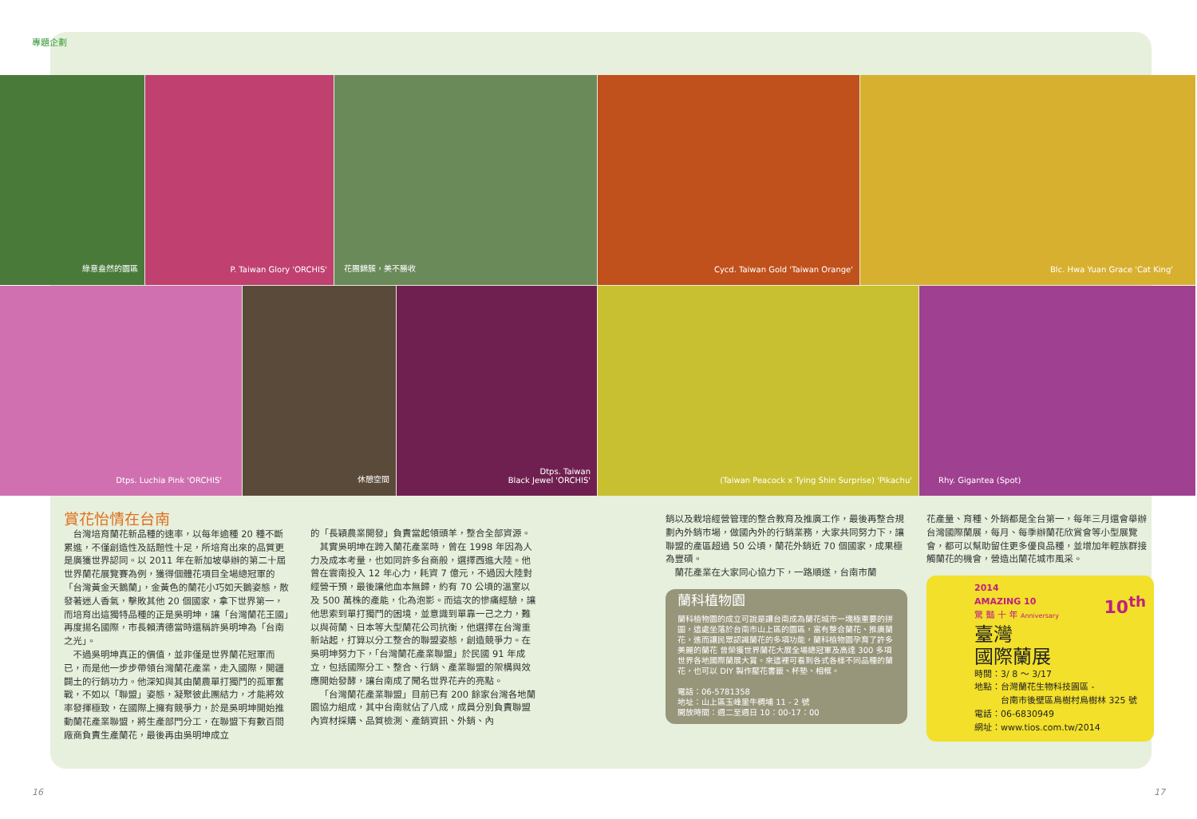專題企劃
綠意盎然的園區 P. Taiwan Glory 'ORCHIS' 花團錦簇，美不勝收 Cycd. Taiwan Gold 'Taiwan Orange' Blc. Hwa Yuan Grace 'Cat King'
Dtps. Luchia Pink 'ORCHIS' 休憩空間 Dtps. Taiwan
Black Jewel 'ORCHIS'
(Taiwan Peacock x Tying Shin Surprise) 'Pikachu' Rhy. Gigantea (Spot)
賞花怡情在台南
台灣培育蘭花新品種的速率，以每年逾種 20 種不斷累進，不僅創造性及話題性十足，所培育出來的品質更是廣獲世界認同。以 2011 年在新加坡舉辦的第二十屆世界蘭花展覽賽為例，獲得個體花項目全場總冠軍的「台灣黃金天鵝蘭」，金黃色的蘭花小巧如天鵝姿態，散發著迷人香氣，擊敗其他 20 個國家，拿下世界第一，而培育出這獨特品種的正是吳明坤，讓「台灣蘭花王國」再度揚名國際，市長賴清德當時還稱許吳明坤為「台南之光」。
不過吳明坤真正的價值，並非僅是世界蘭花冠軍而已，而是他一步步帶領台灣蘭花產業，走入國際，開疆闢土的行銷功力。他深知與其由蘭農單打獨鬥的孤軍奮戰，不如以「聯盟」姿態，凝聚彼此團結力，才能將效率發揮極致，在國際上擁有競爭力，於是吳明坤開始推動蘭花產業聯盟，將生產部門分工，在聯盟下有數百間廠商負責生產蘭花，最後再由吳明坤成立
的「長穎農業開發」負責當起領頭羊，整合全部資源。
其實吳明坤在跨入蘭花產業時，曾在 1998 年因為人力及成本考量，也如同許多台商般，選擇西進大陸。他曾在雲南投入 12 年心力，耗資 7 億元，不過因大陸對經營干預，最後讓他血本無歸，約有 70 公頃的溫室以及 500 萬株的產能，化為泡影。而這次的慘痛經驗，讓他思索到單打獨鬥的困境，並意識到單靠一己之力，難以與荷蘭、日本等大型蘭花公司抗衡，他選擇在台灣重新站起，打算以分工整合的聯盟姿態，創造競爭力。在吳明坤努力下，「台灣蘭花產業聯盟」於民國 91 年成立，包括國際分工、整合、行銷、產業聯盟的架構與效應開始發酵，讓台南成了聞名世界花卉的亮點。
「台灣蘭花產業聯盟」目前已有 200 餘家台灣各地蘭園協力組成，其中台南就佔了八成，成員分別負責聯盟內資材採購、品質檢測、產銷資訊、外銷、內
銷以及栽培經營管理的整合教育及推廣工作，最後再整合規劃內外銷市場，做國內外的行銷業務，大家共同努力下，讓聯盟的產區超過 50 公頃，蘭花外銷近 70 個國家，成果極為豐碩。
蘭花產業在大家同心協力下，一路順遂，台南市蘭
蘭科植物園
蘭科植物園的成立可說是讓台南成為蘭花城市一塊極重要的拼圖，這處坐落於台南市山上區的園區，富有整合蘭花、推廣蘭花，進而讓民眾認識蘭花的多項功能，蘭科植物園孕育了許多美麗的蘭花 曾榮獲世界蘭花大展全場總冠軍及高達 300 多項世界各地國際蘭展大賞。來這裡可看到各式各樣不同品種的蘭花，也可以 DIY 製作壓花書籤、杯墊、相框。
電話：06-5781358
地址：山上區玉峰里牛稠埔 11 - 2 號
開放時間：週二至週日 10：00-17：00
花產量、育種、外銷都是全台第一，每年三月還會舉辦台灣國際蘭展，每月、每季辦蘭花欣賞會等小型展覽會，都可以幫助留住更多優良品種，並增加年輕族群接觸蘭花的機會，營造出蘭花城市風采。
2014
AMAZING 10 10<sup>th</sup>
驚 豔 十 年 Anniversary
臺灣
國際蘭展
時間：3/ 8 ～ 3/17
地點：台灣蘭花生物科技園區 -
　　　台南市後壁區烏樹村烏樹林 325 號
電話：06-6830949
網址：www.tios.com.tw/2014
16 17